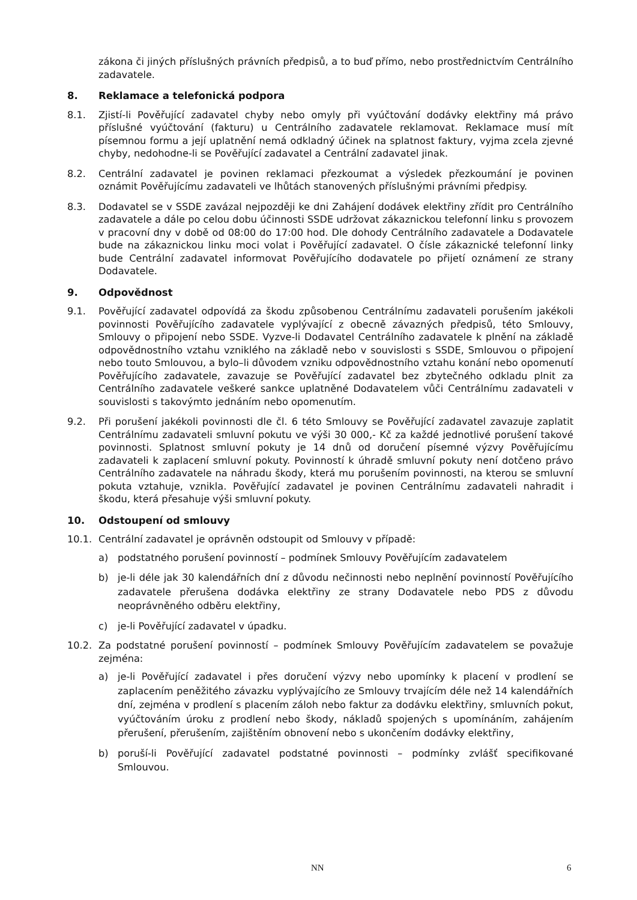zákona či jiných příslušných právních předpisů, a to buď přímo, nebo prostřednictvím Centrálního zadavatele.
8. Reklamace a telefonická podpora
8.1. Zjistí-li Pověřující zadavatel chyby nebo omyly při vyúčtování dodávky elektřiny má právo příslušné vyúčtování (fakturu) u Centrálního zadavatele reklamovat. Reklamace musí mít písemnou formu a její uplatnění nemá odkladný účinek na splatnost faktury, vyjma zcela zjevné chyby, nedohodne-li se Pověřující zadavatel a Centrální zadavatel jinak.
8.2. Centrální zadavatel je povinen reklamaci přezkoumat a výsledek přezkoumání je povinen oznámit Pověřujícímu zadavateli ve lhůtách stanovených příslušnými právními předpisy.
8.3. Dodavatel se v SSDE zavázal nejpozději ke dni Zahájení dodávek elektřiny zřídit pro Centrálního zadavatele a dále po celou dobu účinnosti SSDE udržovat zákaznickou telefonní linku s provozem v pracovní dny v době od 08:00 do 17:00 hod. Dle dohody Centrálního zadavatele a Dodavatele bude na zákaznickou linku moci volat i Pověřující zadavatel. O čísle zákaznické telefonní linky bude Centrální zadavatel informovat Pověřujícího dodavatele po přijetí oznámení ze strany Dodavatele.
9. Odpovědnost
9.1. Pověřující zadavatel odpovídá za škodu způsobenou Centrálnímu zadavateli porušením jakékoli povinnosti Pověřujícího zadavatele vyplývající z obecně závazných předpisů, této Smlouvy, Smlouvy o připojení nebo SSDE. Vyzve-li Dodavatel Centrálního zadavatele k plnění na základě odpovědnostního vztahu vzniklého na základě nebo v souvislosti s SSDE, Smlouvou o připojení nebo touto Smlouvou, a bylo–li důvodem vzniku odpovědnostního vztahu konání nebo opomenutí Pověřujícího zadavatele, zavazuje se Pověřující zadavatel bez zbytečného odkladu plnit za Centrálního zadavatele veškeré sankce uplatněné Dodavatelem vůči Centrálnímu zadavateli v souvislosti s takovýmto jednáním nebo opomenutím.
9.2. Při porušení jakékoli povinnosti dle čl. 6 této Smlouvy se Pověřující zadavatel zavazuje zaplatit Centrálnímu zadavateli smluvní pokutu ve výši 30 000,- Kč za každé jednotlivé porušení takové povinnosti. Splatnost smluvní pokuty je 14 dnů od doručení písemné výzvy Pověřujícímu zadavateli k zaplacení smluvní pokuty. Povinností k úhradě smluvní pokuty není dotčeno právo Centrálního zadavatele na náhradu škody, která mu porušením povinnosti, na kterou se smluvní pokuta vztahuje, vznikla. Pověřující zadavatel je povinen Centrálnímu zadavateli nahradit i škodu, která přesahuje výši smluvní pokuty.
10. Odstoupení od smlouvy
10.1. Centrální zadavatel je oprávněn odstoupit od Smlouvy v případě:
a) podstatného porušení povinností – podmínek Smlouvy Pověřujícím zadavatelem
b) je-li déle jak 30 kalendářních dní z důvodu nečinnosti nebo neplnění povinností Pověřujícího zadavatele přerušena dodávka elektřiny ze strany Dodavatele nebo PDS z důvodu neoprávněného odběru elektřiny,
c) je-li Pověřující zadavatel v úpadku.
10.2. Za podstatné porušení povinností – podmínek Smlouvy Pověřujícím zadavatelem se považuje zejména:
a) je-li Pověřující zadavatel i přes doručení výzvy nebo upomínky k placení v prodlení se zaplacením peněžitého závazku vyplývajícího ze Smlouvy trvajícím déle než 14 kalendářních dní, zejména v prodlení s placením záloh nebo faktur za dodávku elektřiny, smluvních pokut, vyúčtováním úroku z prodlení nebo škody, nákladů spojených s upomínáním, zahájením přerušení, přerušením, zajištěním obnovení nebo s ukončením dodávky elektřiny,
b) poruší-li Pověřující zadavatel podstatné povinnosti – podmínky zvlášť specifikované Smlouvou.
NN 6